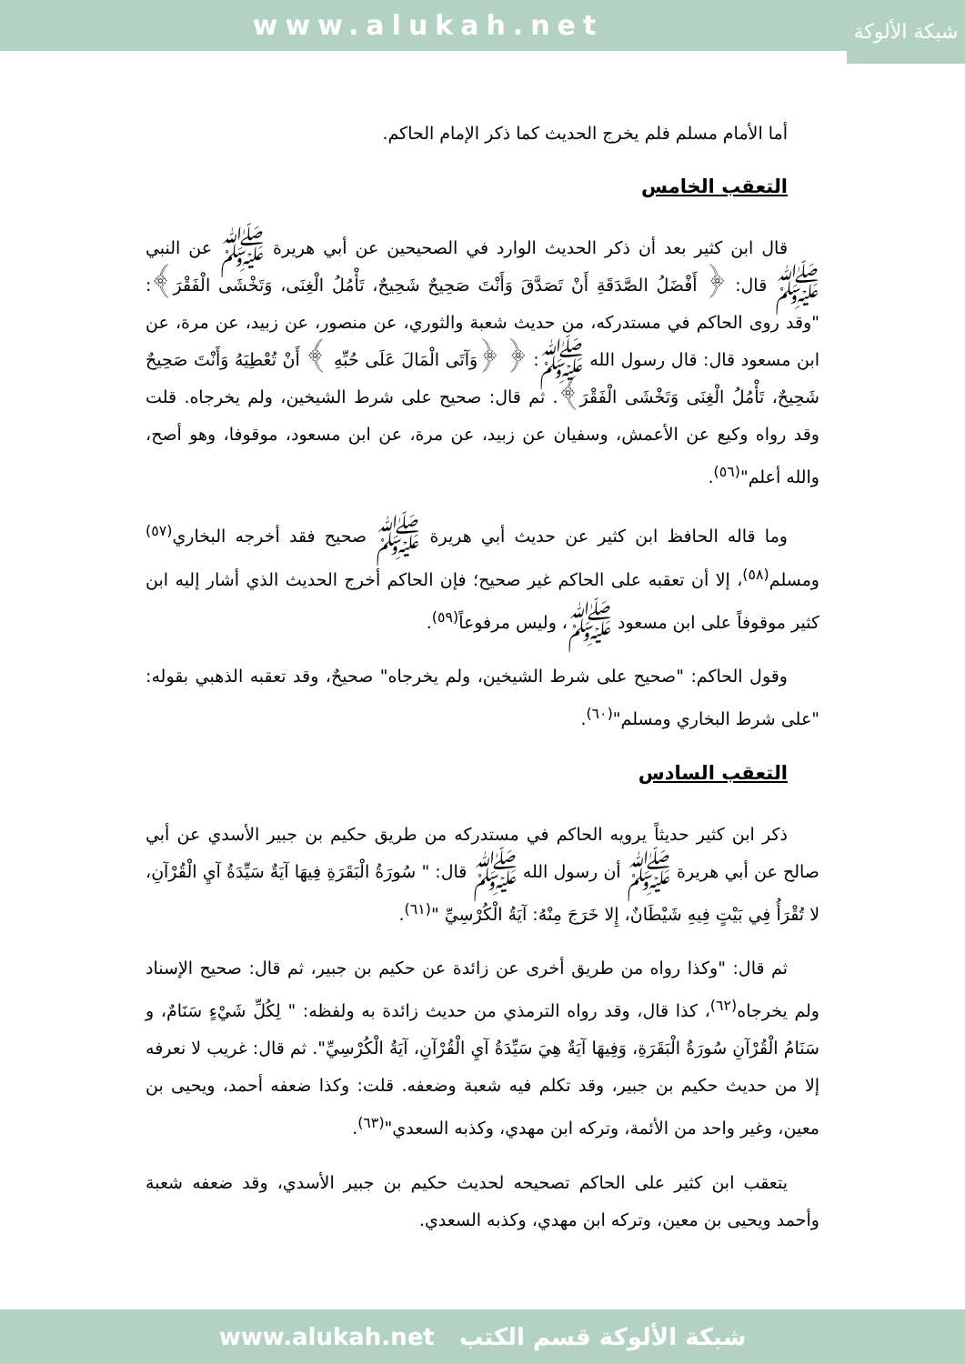www.alukah.net
شبكة الألوكة
أما الأمام مسلم فلم يخرج الحديث كما ذكر الإمام الحاكم.
التعقب الخامس
قال ابن كثير بعد أن ذكر الحديث الوارد في الصحيحين عن أبي هريرة ﷺ عن النبي ﷺ قال: ﴿ أَفْضَلُ الصَّدَقَةِ أَنْ تَصَدَّقَ وَأَنْتَ صَحِيحٌ شَحِيحٌ، تَأْمُلُ الْغِنَى، وَتَخْشَى الْفَقْرَ﴾: "وقد روى الحاكم في مستدركه، من حديث شعبة والثوري، عن منصور، عن زبيد، عن مرة، عن ابن مسعود قال: قال رسول الله ﷺ: ﴿ ﴿وَآتَى الْمَالَ عَلَى حُبِّهِ ﴾ أَنْ تُعْطِيَهُ وَأَنْتَ صَحِيحٌ شَحِيحٌ، تَأْمُلُ الْغِنَى وَتَخْشَى الْفَقْرَ﴾. ثم قال: صحيح على شرط الشيخين، ولم يخرجاه. قلت وقد رواه وكيع عن الأعمش، وسفيان عن زبيد، عن مرة، عن ابن مسعود، موقوفا، وهو أصح، والله أعلم"<sup>(٥٦)</sup>.
وما قاله الحافظ ابن كثير عن حديث أبي هريرة ﷺ صحيح فقد أخرجه البخاري<sup>(٥٧)</sup> ومسلم<sup>(٥٨)</sup>، إلا أن تعقبه على الحاكم غير صحيح؛ فإن الحاكم أخرج الحديث الذي أشار إليه ابن كثير موقوفاً على ابن مسعود ﷺ، وليس مرفوعاً<sup>(٥٩)</sup>.
وقول الحاكم: "صحيح على شرط الشيخين، ولم يخرجاه" صحيحٌ، وقد تعقبه الذهبي بقوله: "على شرط البخاري ومسلم"<sup>(٦٠)</sup>.
التعقب السادس
ذكر ابن كثير حديثاً يرويه الحاكم في مستدركه من طريق حكيم بن جبير الأسدي عن أبي صالح عن أبي هريرة ﷺ أن رسول الله ﷺ قال: " سُورَةُ الْبَقَرَةِ فِيهَا آيَةٌ سَيِّدَةُ آيِ الْقُرْآنِ، لا تُقْرَأُ فِي بَيْتٍ فِيهِ شَيْطَانٌ، إِلا خَرَجَ مِنْهُ: آيَةُ الْكُرْسِيِّ "<sup>(٦١)</sup>.
ثم قال: "وكذا رواه من طريق أخرى عن زائدة عن حكيم بن جبير، ثم قال: صحيح الإسناد ولم يخرجاه<sup>(٦٢)</sup>، كذا قال، وقد رواه الترمذي من حديث زائدة به ولفظه: " لِكُلِّ شَيْءٍ سَنَامٌ، و سَنَامُ الْقُرْآنِ سُورَةُ الْبَقَرَةِ، وَفِيهَا آيَةٌ هِيَ سَيِّدَةُ آيِ الْقُرْآنِ، آيَةُ الْكُرْسِيِّ". ثم قال: غريب لا نعرفه إلا من حديث حكيم بن جبير، وقد تكلم فيه شعبة وضعفه. قلت: وكذا ضعفه أحمد، ويحيى بن معين، وغير واحد من الأئمة، وتركه ابن مهدي، وكذبه السعدي"<sup>(٦٣)</sup>.
يتعقب ابن كثير على الحاكم تصحيحه لحديث حكيم بن جبير الأسدي، وقد ضعفه شعبة وأحمد ويحيى بن معين، وتركه ابن مهدي، وكذبه السعدي.
شبكة الألوكة قسم الكتب www.alukah.net